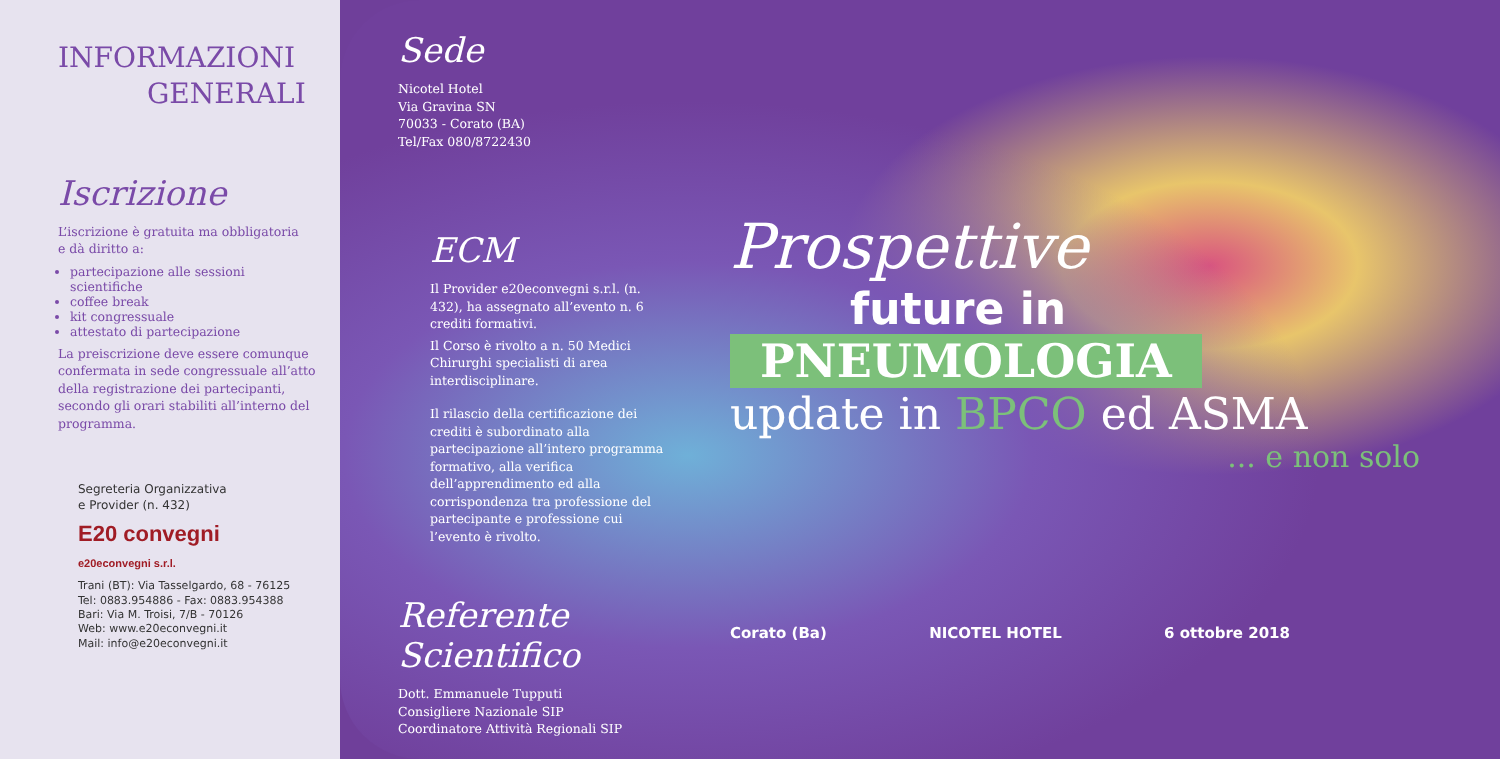INFORMAZIONI
GENERALI
Iscrizione
L’iscrizione è gratuita ma obbligatoria
e dà diritto a:
partecipazione alle sessioni scientifiche
coffee break
kit congressuale
attestato di partecipazione
La preiscrizione deve essere comunque confermata in sede congressuale all’atto della registrazione dei partecipanti, secondo gli orari stabiliti all’interno del programma.
Segreteria Organizzativa
e Provider (n. 432)
E20 convegni
e20econvegni s.r.l.
Trani (BT): Via Tasselgardo, 68 - 76125
Tel: 0883.954886 - Fax: 0883.954388
Bari: Via M. Troisi, 7/B - 70126
Web: www.e20econvegni.it
Mail: info@e20econvegni.it
Sede
Nicotel Hotel
Via Gravina SN
70033 - Corato (BA)
Tel/Fax 080/8722430
ECM
Il Provider e20econvegni s.r.l. (n. 432), ha assegnato all’evento n. 6 crediti formativi.
Il Corso è rivolto a n. 50 Medici Chirurghi specialisti di area interdisciplinare.
Il rilascio della certificazione dei crediti è subordinato alla partecipazione all’intero programma formativo, alla verifica dell’apprendimento ed alla corrispondenza tra professione del partecipante e professione cui l’evento è rivolto.
Referente Scientifico
Dott. Emmanuele Tupputi
Consigliere Nazionale SIP
Coordinatore Attività Regionali SIP
Prospettive
future in
PNEUMOLOGIA
update in BPCO ed ASMA
... e non solo
Corato (Ba) NICOTEL HOTEL 6 ottobre 2018